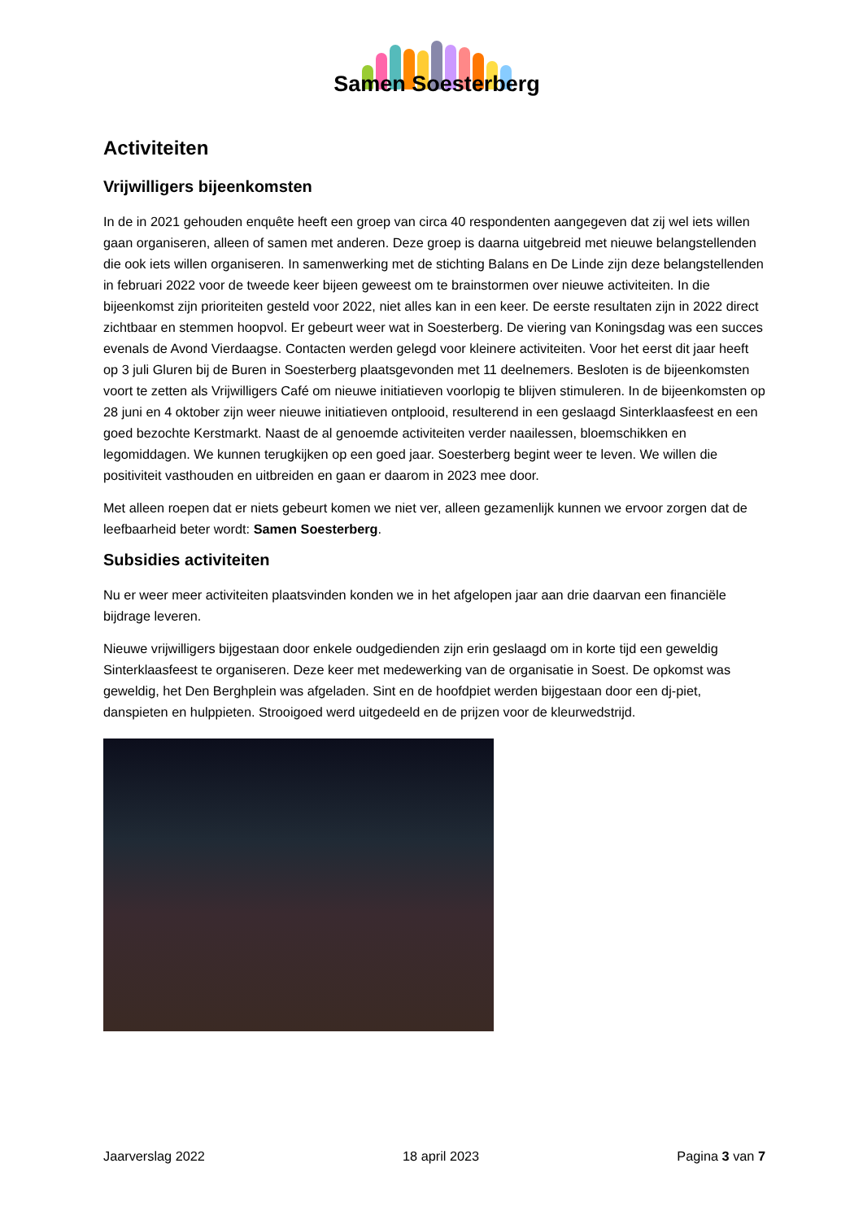Samen Soesterberg
Activiteiten
Vrijwilligers bijeenkomsten
In de in 2021 gehouden enquête heeft een groep van circa 40 respondenten aangegeven dat zij wel iets willen gaan organiseren, alleen of samen met anderen. Deze groep is daarna uitgebreid met nieuwe belangstellenden die ook iets willen organiseren. In samenwerking met de stichting Balans en De Linde zijn deze belangstellenden in februari 2022 voor de tweede keer bijeen geweest om te brainstormen over nieuwe activiteiten. In die bijeenkomst zijn prioriteiten gesteld voor 2022, niet alles kan in een keer. De eerste resultaten zijn in 2022 direct zichtbaar en stemmen hoopvol. Er gebeurt weer wat in Soesterberg. De viering van Koningsdag was een succes evenals de Avond Vierdaagse. Contacten werden gelegd voor kleinere activiteiten. Voor het eerst dit jaar heeft op 3 juli Gluren bij de Buren in Soesterberg plaatsgevonden met 11 deelnemers. Besloten is de bijeenkomsten voort te zetten als Vrijwilligers Café om nieuwe initiatieven voorlopig te blijven stimuleren. In de bijeenkomsten op 28 juni en 4 oktober zijn weer nieuwe initiatieven ontplooid, resulterend in een geslaagd Sinterklaasfeest en een goed bezochte Kerstmarkt. Naast de al genoemde activiteiten verder naailessen, bloemschikken en legomiddagen. We kunnen terugkijken op een goed jaar. Soesterberg begint weer te leven. We willen die positiviteit vasthouden en uitbreiden en gaan er daarom in 2023 mee door.
Met alleen roepen dat er niets gebeurt komen we niet ver, alleen gezamenlijk kunnen we ervoor zorgen dat de leefbaarheid beter wordt: Samen Soesterberg.
Subsidies activiteiten
Nu er weer meer activiteiten plaatsvinden konden we in het afgelopen jaar aan drie daarvan een financiële bijdrage leveren.
Nieuwe vrijwilligers bijgestaan door enkele oudgedienden zijn erin geslaagd om in korte tijd een geweldig Sinterklaasfeest te organiseren. Deze keer met medewerking van de organisatie in Soest. De opkomst was geweldig, het Den Berghplein was afgeladen. Sint en de hoofdpiet werden bijgestaan door een dj-piet, danspieten en hulppieten. Strooigoed werd uitgedeeld en de prijzen voor de kleurwedstrijd.
Jaarverslag 2022 18 april 2023 Pagina 3 van 7